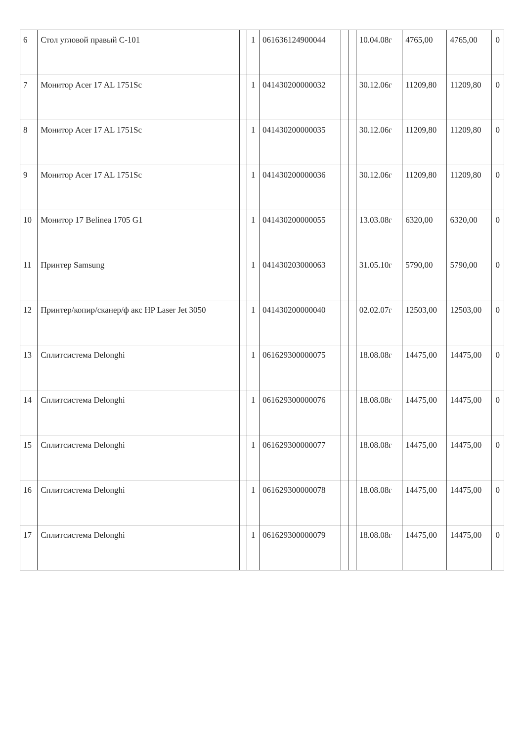| 6 | Стол угловой правый С-101 | | 1 | 061636124900044 | | | 10.04.08г | 4765,00 | 4765,00 | 0 |
| 7 | Монитор Acer 17 AL 1751Sc | | 1 | 041430200000032 | | | 30.12.06г | 11209,80 | 11209,80 | 0 |
| 8 | Монитор Acer 17 AL 1751Sc | | 1 | 041430200000035 | | | 30.12.06г | 11209,80 | 11209,80 | 0 |
| 9 | Монитор Acer 17 AL 1751Sc | | 1 | 041430200000036 | | | 30.12.06г | 11209,80 | 11209,80 | 0 |
| 10 | Монитор 17 Belinea 1705 G1 | | 1 | 041430200000055 | | | 13.03.08г | 6320,00 | 6320,00 | 0 |
| 11 | Принтер Samsung | | 1 | 041430203000063 | | | 31.05.10г | 5790,00 | 5790,00 | 0 |
| 12 | Принтер/копир/сканер/ф акс HP Laser Jet 3050 | | 1 | 041430200000040 | | | 02.02.07г | 12503,00 | 12503,00 | 0 |
| 13 | Сплитсистема Delonghi | | 1 | 061629300000075 | | | 18.08.08г | 14475,00 | 14475,00 | 0 |
| 14 | Сплитсистема Delonghi | | 1 | 061629300000076 | | | 18.08.08г | 14475,00 | 14475,00 | 0 |
| 15 | Сплитсистема Delonghi | | 1 | 061629300000077 | | | 18.08.08г | 14475,00 | 14475,00 | 0 |
| 16 | Сплитсистема Delonghi | | 1 | 061629300000078 | | | 18.08.08г | 14475,00 | 14475,00 | 0 |
| 17 | Сплитсистема Delonghi | | 1 | 061629300000079 | | | 18.08.08г | 14475,00 | 14475,00 | 0 |